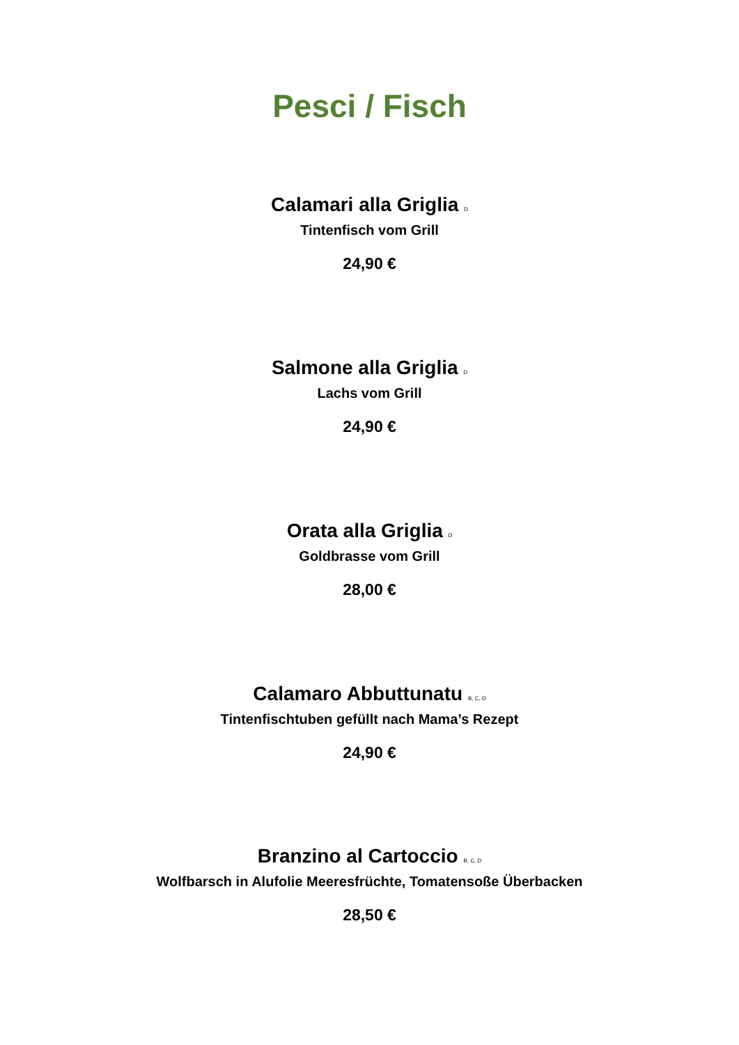Pesci / Fisch
Calamari alla Griglia D
Tintenfisch vom Grill
24,90 €
Salmone alla Griglia D
Lachs vom Grill
24,90 €
Orata alla Griglia D
Goldbrasse vom Grill
28,00 €
Calamaro Abbuttunatu B, C, D
Tintenfischtuben gefüllt nach Mama’s Rezept
24,90 €
Branzino al Cartoccio B, C, D
Wolfbarsch in Alufolie Meeresfrüchte, Tomatensoße Überbacken
28,50 €